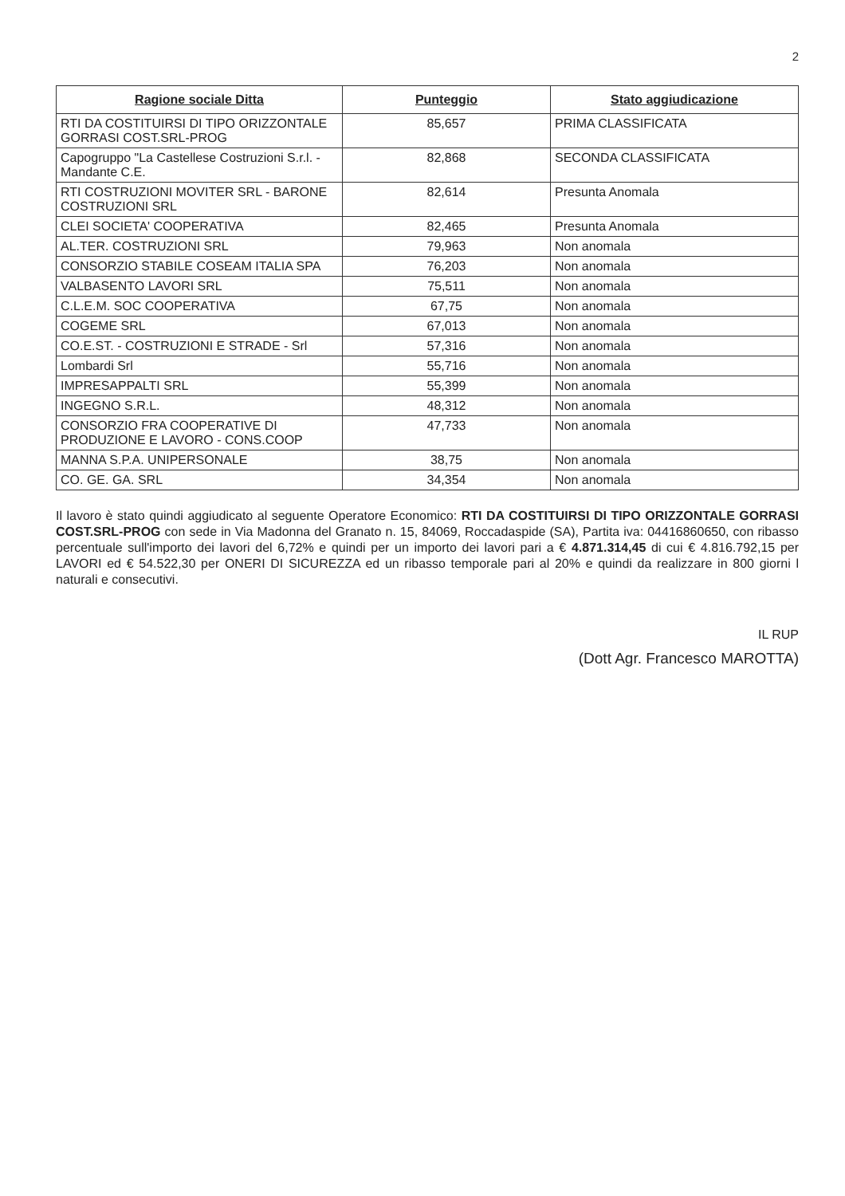2
| Ragione sociale Ditta | Punteggio | Stato aggiudicazione |
| --- | --- | --- |
| RTI DA COSTITUIRSI DI TIPO ORIZZONTALE GORRASI COST.SRL-PROG | 85,657 | PRIMA CLASSIFICATA |
| Capogruppo "La Castellese Costruzioni S.r.l. - Mandante C.E. | 82,868 | SECONDA CLASSIFICATA |
| RTI COSTRUZIONI MOVITER SRL - BARONE COSTRUZIONI SRL | 82,614 | Presunta Anomala |
| CLEI SOCIETA' COOPERATIVA | 82,465 | Presunta Anomala |
| AL.TER. COSTRUZIONI SRL | 79,963 | Non anomala |
| CONSORZIO STABILE COSEAM ITALIA SPA | 76,203 | Non anomala |
| VALBASENTO LAVORI SRL | 75,511 | Non anomala |
| C.L.E.M. SOC COOPERATIVA | 67,75 | Non anomala |
| COGEME SRL | 67,013 | Non anomala |
| CO.E.ST. - COSTRUZIONI E STRADE - Srl | 57,316 | Non anomala |
| Lombardi Srl | 55,716 | Non anomala |
| IMPRESAPPALTI SRL | 55,399 | Non anomala |
| INGEGNO S.R.L. | 48,312 | Non anomala |
| CONSORZIO FRA COOPERATIVE DI PRODUZIONE E LAVORO - CONS.COOP | 47,733 | Non anomala |
| MANNA S.P.A. UNIPERSONALE | 38,75 | Non anomala |
| CO. GE. GA. SRL | 34,354 | Non anomala |
Il lavoro è stato quindi aggiudicato al seguente Operatore Economico: RTI DA COSTITUIRSI DI TIPO ORIZZONTALE GORRASI COST.SRL-PROG con sede in Via Madonna del Granato n. 15, 84069, Roccadaspide (SA), Partita iva: 04416860650, con ribasso percentuale sull'importo dei lavori del 6,72% e quindi per un importo dei lavori pari a € 4.871.314,45 di cui € 4.816.792,15 per LAVORI ed € 54.522,30 per ONERI DI SICUREZZA ed un ribasso temporale pari al 20% e quindi da realizzare in 800 giorni l naturali e consecutivi.
IL RUP
(Dott Agr. Francesco MAROTTA)